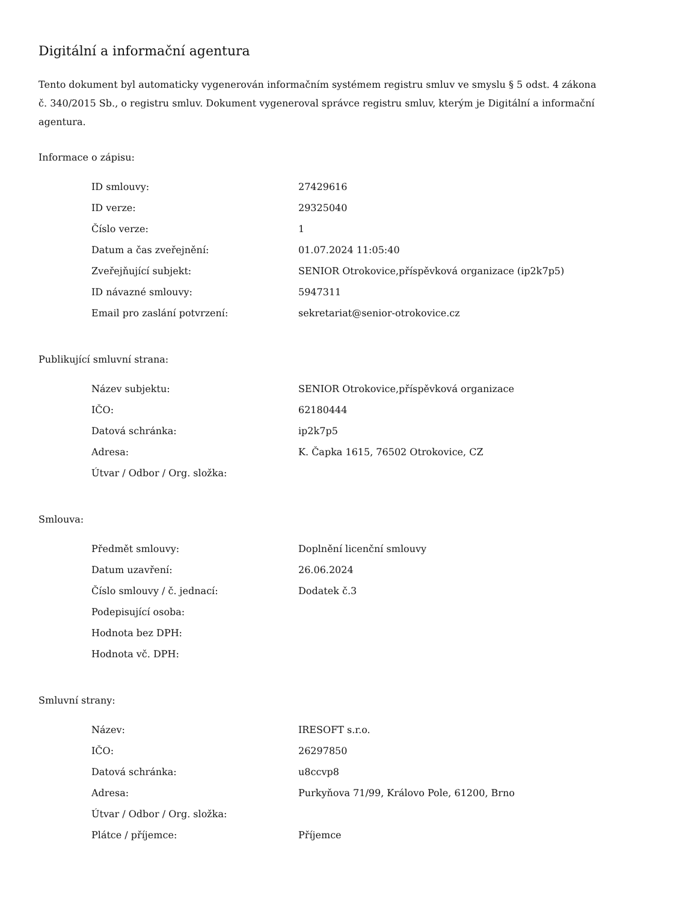Digitální a informační agentura
Tento dokument byl automaticky vygenerován informačním systémem registru smluv ve smyslu § 5 odst. 4 zákona
č. 340/2015 Sb., o registru smluv. Dokument vygeneroval správce registru smluv, kterým je Digitální a informační agentura.
Informace o zápisu:
| ID smlouvy: | 27429616 |
| ID verze: | 29325040 |
| Číslo verze: | 1 |
| Datum a čas zveřejnění: | 01.07.2024 11:05:40 |
| Zveřejňující subjekt: | SENIOR Otrokovice,příspěvková organizace (ip2k7p5) |
| ID návazné smlouvy: | 5947311 |
| Email pro zaslání potvrzení: | sekretariat@senior-otrokovice.cz |
Publikující smluvní strana:
| Název subjektu: | SENIOR Otrokovice,příspěvková organizace |
| IČO: | 62180444 |
| Datová schránka: | ip2k7p5 |
| Adresa: | K. Čapka 1615, 76502 Otrokovice, CZ |
| Útvar / Odbor / Org. složka: | |
Smlouva:
| Předmět smlouvy: | Doplnění licenční smlouvy |
| Datum uzavření: | 26.06.2024 |
| Číslo smlouvy / č. jednací: | Dodatek č.3 |
| Podepisující osoba: | |
| Hodnota bez DPH: | |
| Hodnota vč. DPH: | |
Smluvní strany:
| Název: | IRESOFT s.r.o. |
| IČO: | 26297850 |
| Datová schránka: | u8ccvp8 |
| Adresa: | Purkyňova 71/99, Královo Pole, 61200, Brno |
| Útvar / Odbor / Org. složka: | |
| Plátce / příjemce: | Příjemce |